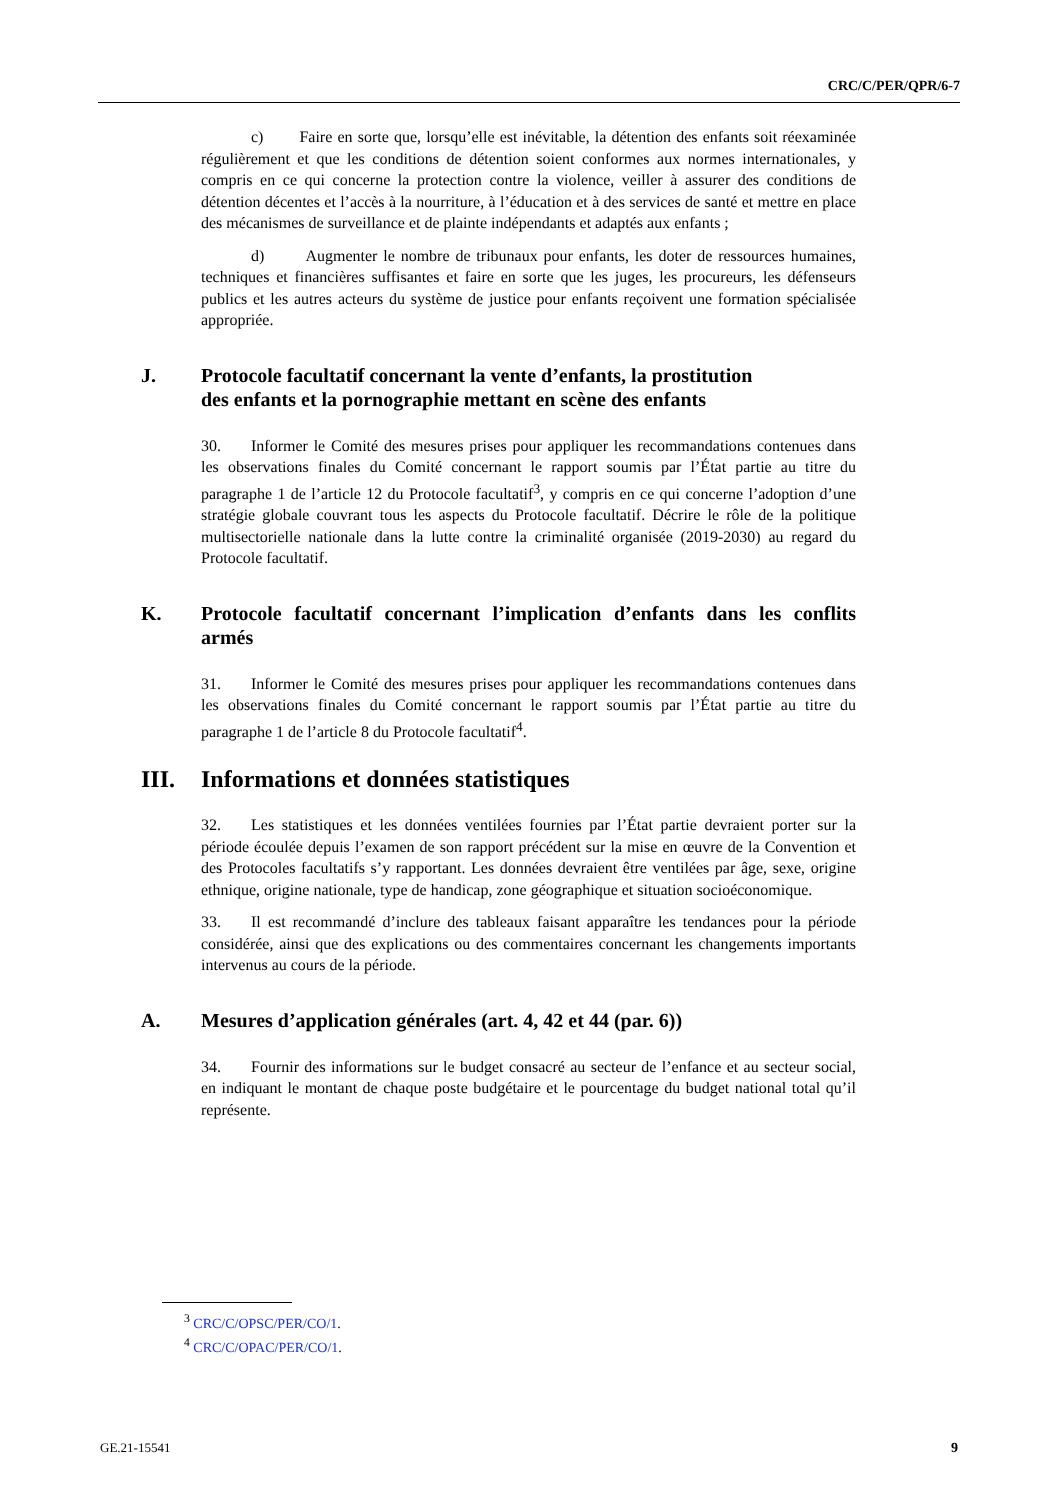CRC/C/PER/QPR/6-7
c) Faire en sorte que, lorsqu’elle est inévitable, la détention des enfants soit réexaminée régulièrement et que les conditions de détention soient conformes aux normes internationales, y compris en ce qui concerne la protection contre la violence, veiller à assurer des conditions de détention décentes et l’accès à la nourriture, à l’éducation et à des services de santé et mettre en place des mécanismes de surveillance et de plainte indépendants et adaptés aux enfants ;
d) Augmenter le nombre de tribunaux pour enfants, les doter de ressources humaines, techniques et financières suffisantes et faire en sorte que les juges, les procureurs, les défenseurs publics et les autres acteurs du système de justice pour enfants reçoivent une formation spécialisée appropriée.
J. Protocole facultatif concernant la vente d’enfants, la prostitution
des enfants et la pornographie mettant en scène des enfants
30. Informer le Comité des mesures prises pour appliquer les recommandations contenues dans les observations finales du Comité concernant le rapport soumis par l’État partie au titre du paragraphe 1 de l’article 12 du Protocole facultatif<sup>3</sup>, y compris en ce qui concerne l’adoption d’une stratégie globale couvrant tous les aspects du Protocole facultatif. Décrire le rôle de la politique multisectorielle nationale dans la lutte contre la criminalité organisée (2019-2030) au regard du Protocole facultatif.
K. Protocole facultatif concernant l’implication d’enfants dans les conflits armés
31. Informer le Comité des mesures prises pour appliquer les recommandations contenues dans les observations finales du Comité concernant le rapport soumis par l’État partie au titre du paragraphe 1 de l’article 8 du Protocole facultatif<sup>4</sup>.
III. Informations et données statistiques
32. Les statistiques et les données ventilées fournies par l’État partie devraient porter sur la période écoulée depuis l’examen de son rapport précédent sur la mise en œuvre de la Convention et des Protocoles facultatifs s’y rapportant. Les données devraient être ventilées par âge, sexe, origine ethnique, origine nationale, type de handicap, zone géographique et situation socioéconomique.
33. Il est recommandé d’inclure des tableaux faisant apparaître les tendances pour la période considérée, ainsi que des explications ou des commentaires concernant les changements importants intervenus au cours de la période.
A. Mesures d’application générales (art. 4, 42 et 44 (par. 6))
34. Fournir des informations sur le budget consacré au secteur de l’enfance et au secteur social, en indiquant le montant de chaque poste budgétaire et le pourcentage du budget national total qu’il représente.
<sup>3</sup> CRC/C/OPSC/PER/CO/1.
<sup>4</sup> CRC/C/OPAC/PER/CO/1.
GE.21-15541 9